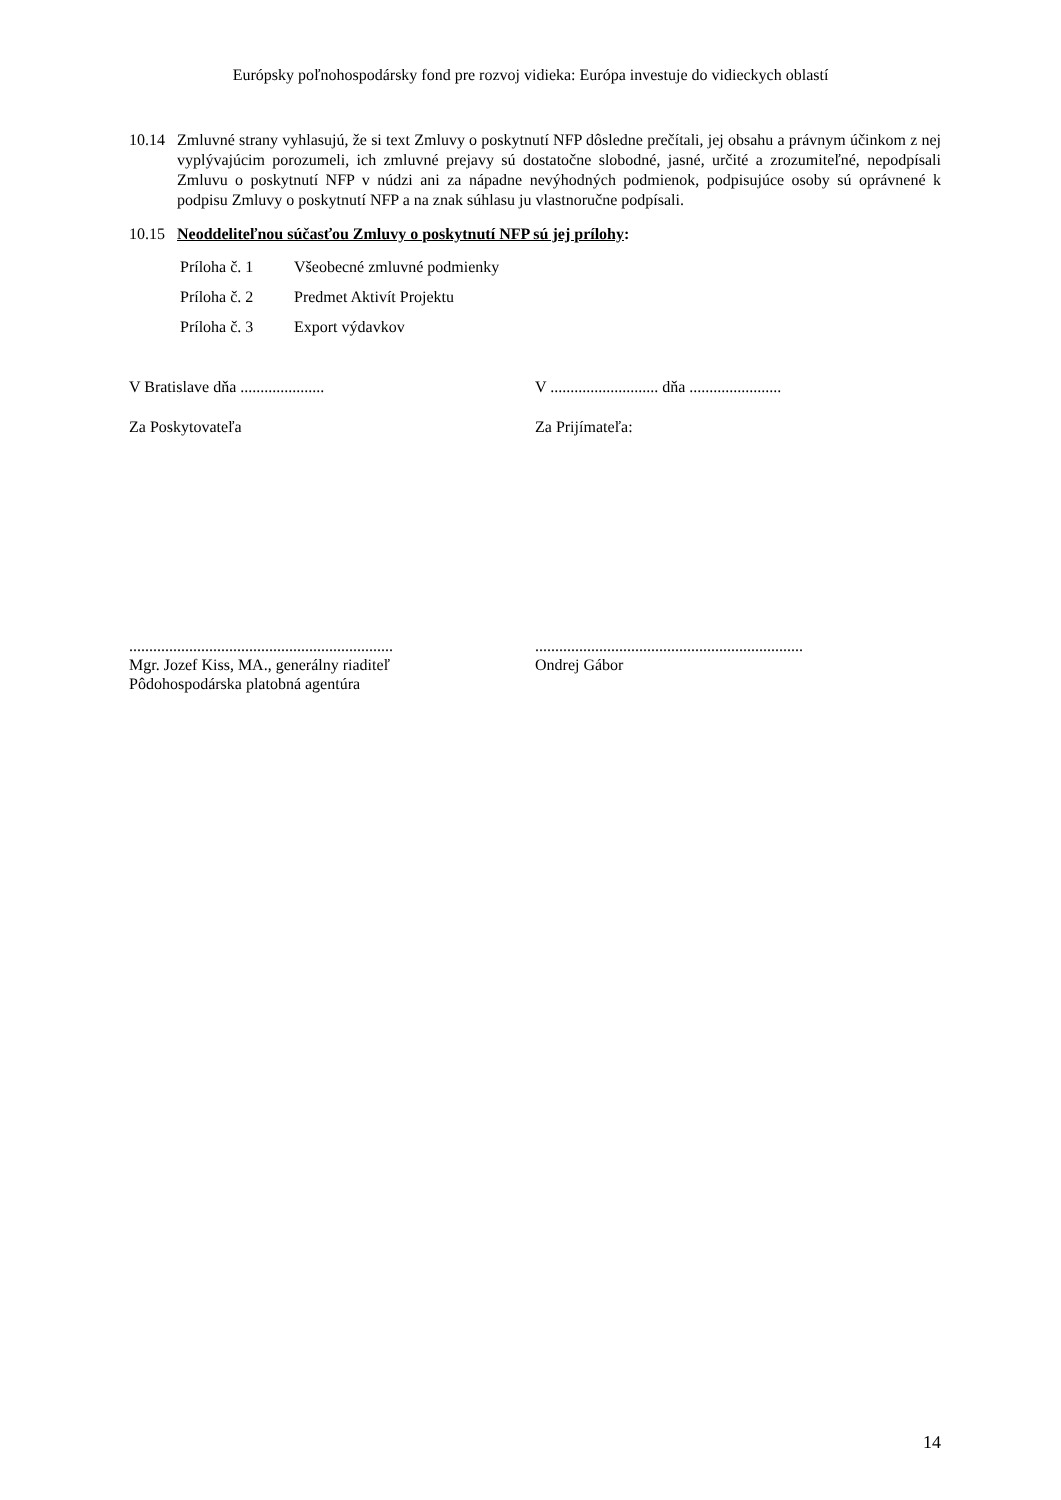Európsky poľnohospodársky fond pre rozvoj vidieka: Európa investuje do vidieckych oblastí
10.14 Zmluvné strany vyhlasujú, že si text Zmluvy o poskytnutí NFP dôsledne prečítali, jej obsahu a právnym účinkom z nej vyplývajúcim porozumeli, ich zmluvné prejavy sú dostatočne slobodné, jasné, určité a zrozumiteľné, nepodpísali Zmluvu o poskytnutí NFP v núdzi ani za nápadne nevýhodných podmienok, podpisujúce osoby sú oprávnené k podpisu Zmluvy o poskytnutí NFP a na znak súhlasu ju vlastnoručne podpísali.
10.15 Neoddeliteľnou súčasťou Zmluvy o poskytnutí NFP sú jej prílohy:
Príloha č. 1 Všeobecné zmluvné podmienky
Príloha č. 2 Predmet Aktivít Projektu
Príloha č. 3 Export výdavkov
V Bratislave dňa ..................... V ........................... dňa .......................
Za Poskytovateľa Za Prijímateľa:
..................................................................
Mgr. Jozef Kiss, MA., generálny riaditeľ
Pôdohospodárska platobná agentúra
...................................................................
Ondrej Gábor
14